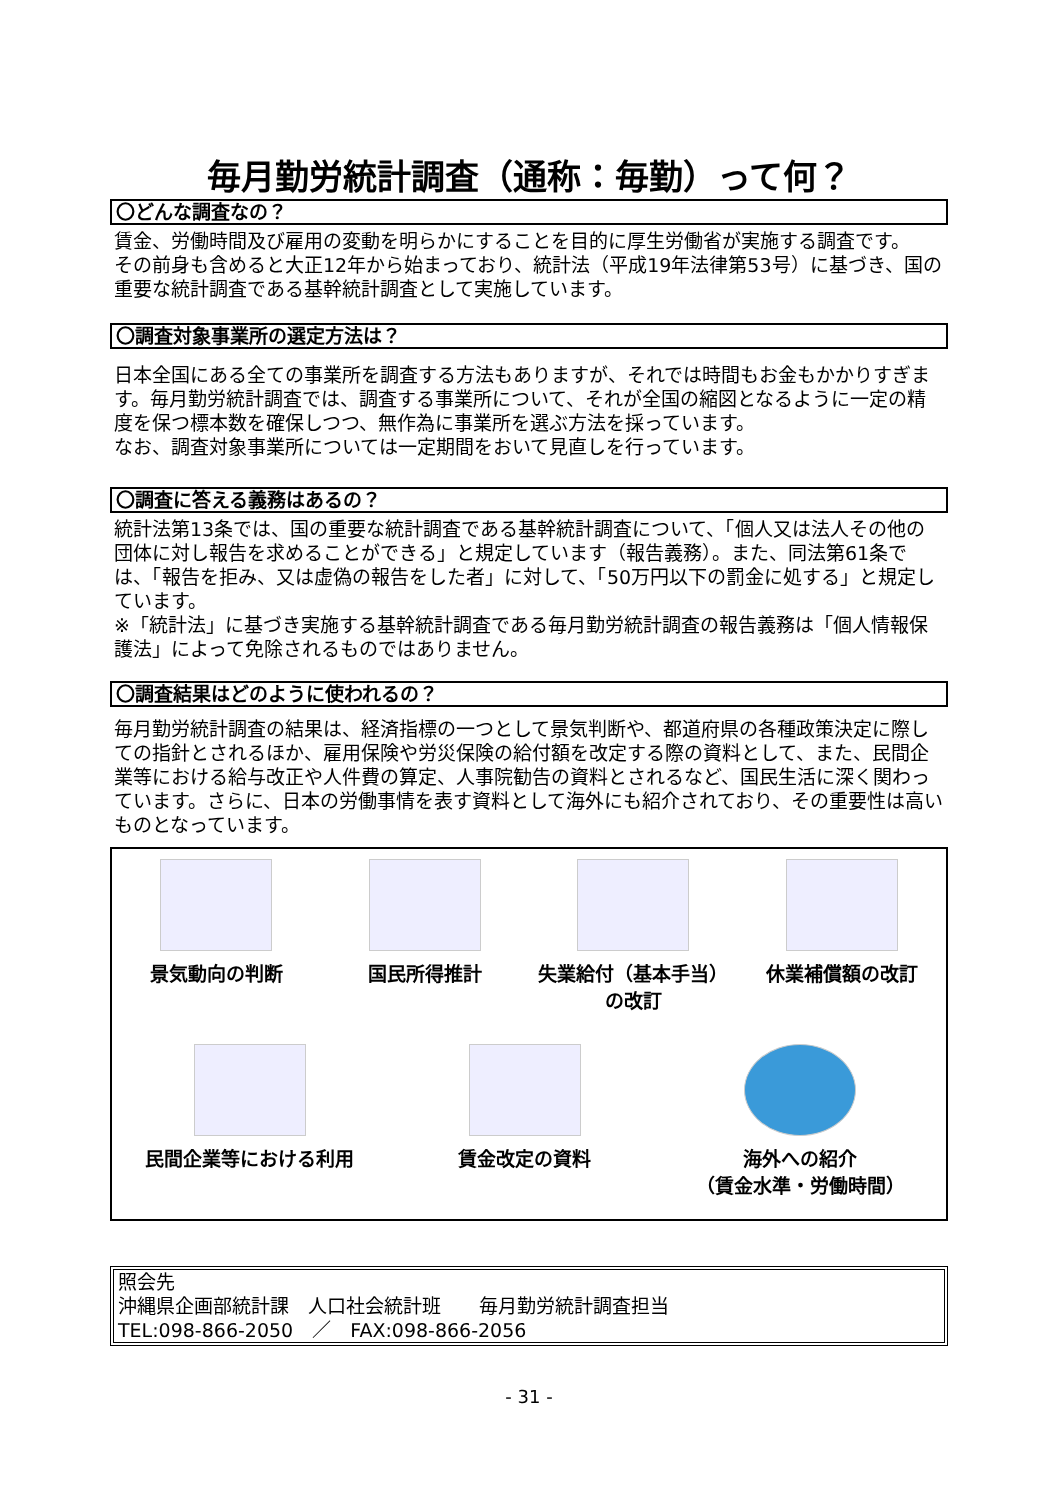毎月勤労統計調査（通称：毎勤）って何？
〇どんな調査なの？
賃金、労働時間及び雇用の変動を明らかにすることを目的に厚生労働省が実施する調査です。
その前身も含めると大正12年から始まっており、統計法（平成19年法律第53号）に基づき、国の重要な統計調査である基幹統計調査として実施しています。
〇調査対象事業所の選定方法は？
日本全国にある全ての事業所を調査する方法もありますが、それでは時間もお金もかかりすぎます。毎月勤労統計調査では、調査する事業所について、それが全国の縮図となるように一定の精度を保つ標本数を確保しつつ、無作為に事業所を選ぶ方法を採っています。
なお、調査対象事業所については一定期間をおいて見直しを行っています。
〇調査に答える義務はあるの？
統計法第13条では、国の重要な統計調査である基幹統計調査について、「個人又は法人その他の団体に対し報告を求めることができる」と規定しています（報告義務）。また、同法第61条では、「報告を拒み、又は虚偽の報告をした者」に対して、「50万円以下の罰金に処する」と規定しています。
※「統計法」に基づき実施する基幹統計調査である毎月勤労統計調査の報告義務は「個人情報保護法」によって免除されるものではありません。
〇調査結果はどのように使われるの？
毎月勤労統計調査の結果は、経済指標の一つとして景気判断や、都道府県の各種政策決定に際しての指針とされるほか、雇用保険や労災保険の給付額を改定する際の資料として、また、民間企業等における給与改正や人件費の算定、人事院勧告の資料とされるなど、国民生活に深く関わっています。さらに、日本の労働事情を表す資料として海外にも紹介されており、その重要性は高いものとなっています。
景気動向の判断
国民所得推計
失業給付（基本手当）の改訂
休業補償額の改訂
民間企業等における利用
賃金改定の資料
海外への紹介
（賃金水準・労働時間）
照会先
沖縄県企画部統計課　人口社会統計班　　毎月勤労統計調査担当
TEL:098-866-2050　／　FAX:098-866-2056
- 31 -